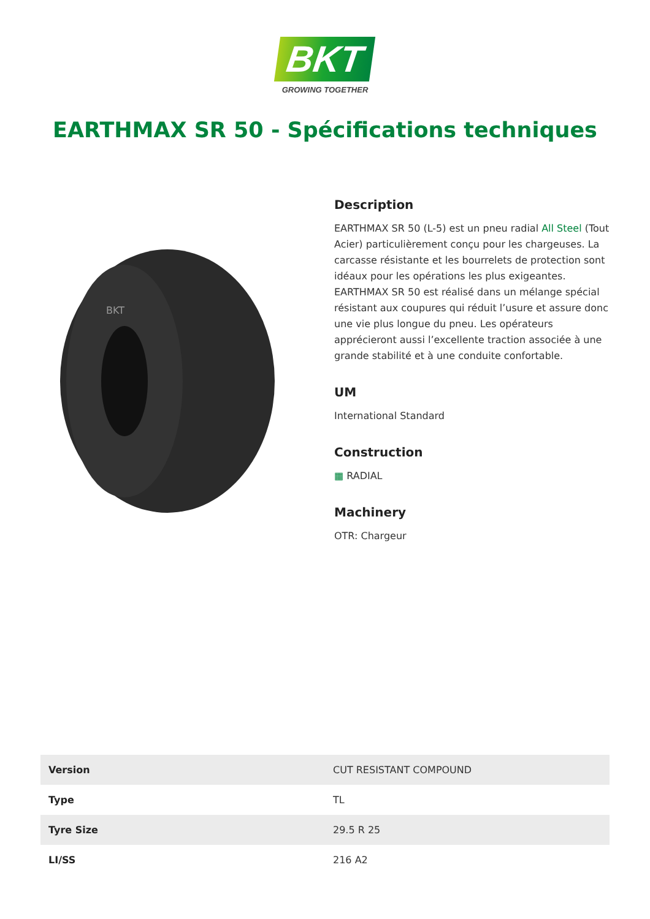BKT
GROWING TOGETHER
EARTHMAX SR 50 - Spécifications techniques
BKT
Description
EARTHMAX SR 50 (L-5) est un pneu radial All Steel (Tout Acier) particulièrement conçu pour les chargeuses. La carcasse résistante et les bourrelets de protection sont idéaux pour les opérations les plus exigeantes. EARTHMAX SR 50 est réalisé dans un mélange spécial résistant aux coupures qui réduit l’usure et assure donc une vie plus longue du pneu. Les opérateurs apprécieront aussi l’excellente traction associée à une grande stabilité et à une conduite confortable.
UM
International Standard
Construction
▦ RADIAL
Machinery
OTR: Chargeur
| Version | CUT RESISTANT COMPOUND |
| Type | TL |
| Tyre Size | 29.5 R 25 |
| LI/SS | 216 A2 |